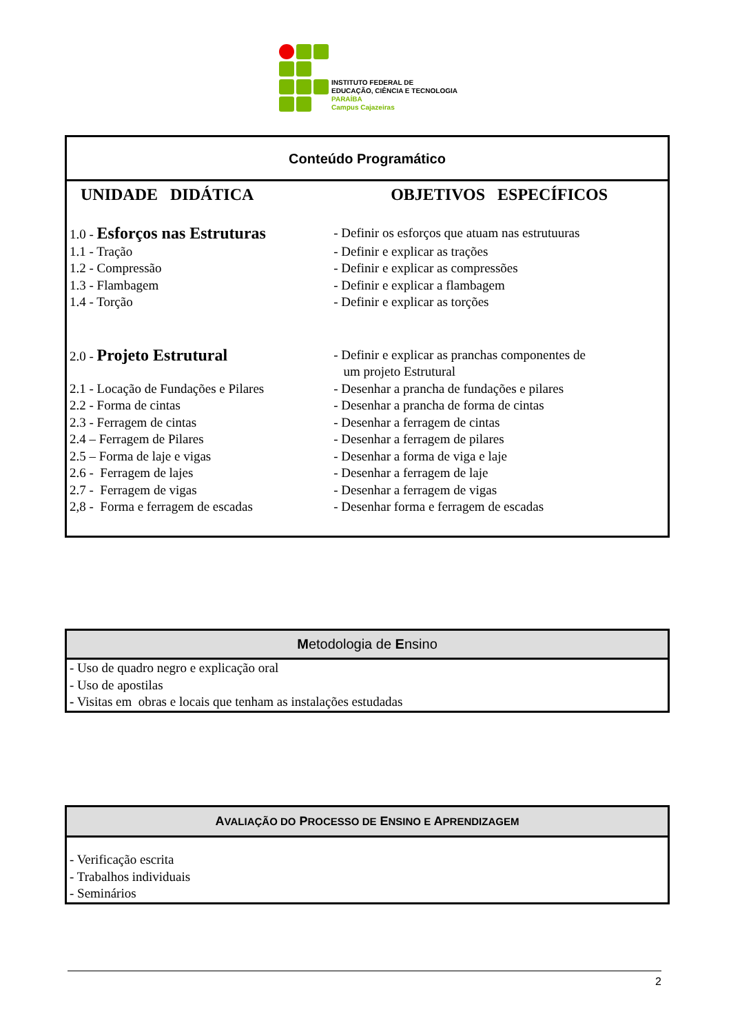INSTITUTO FEDERAL DE
EDUCAÇÃO, CIÊNCIA E TECNOLOGIA
PARAÍBA
Campus Cajazeiras
Conteúdo Programático
| UNIDADE DIDÁTICA | OBJETIVOS ESPECÍFICOS |
| --- | --- |
| 1.0 - Esforços nas Estruturas | - Definir os esforços que atuam nas estrutuuras |
| 1.1 - Tração | - Definir e explicar as trações |
| 1.2 - Compressão | - Definir e explicar as compressões |
| 1.3 - Flambagem | - Definir e explicar a flambagem |
| 1.4 - Torção | - Definir e explicar as torções |
| 2.0 - Projeto Estrutural | - Definir e explicar as pranchas componentes de um projeto Estrutural |
| 2.1 - Locação de Fundações e Pilares | - Desenhar a prancha de fundações e pilares |
| 2.2 - Forma de cintas | - Desenhar a prancha de forma de cintas |
| 2.3 - Ferragem de cintas | - Desenhar a ferragem de cintas |
| 2.4 – Ferragem de Pilares | - Desenhar a ferragem de pilares |
| 2.5 – Forma de laje e vigas | - Desenhar a forma de viga e laje |
| 2.6 - Ferragem de lajes | - Desenhar a ferragem de laje |
| 2.7 - Ferragem de vigas | - Desenhar a ferragem de vigas |
| 2,8 - Forma e ferragem de escadas | - Desenhar forma e ferragem de escadas |
Metodologia de Ensino
- Uso de quadro negro e explicação oral
- Uso de apostilas
- Visitas em obras e locais que tenham as instalações estudadas
AVALIAÇÃO DO PROCESSO DE ENSINO E APRENDIZAGEM
- Verificação escrita
- Trabalhos individuais
- Seminários
2